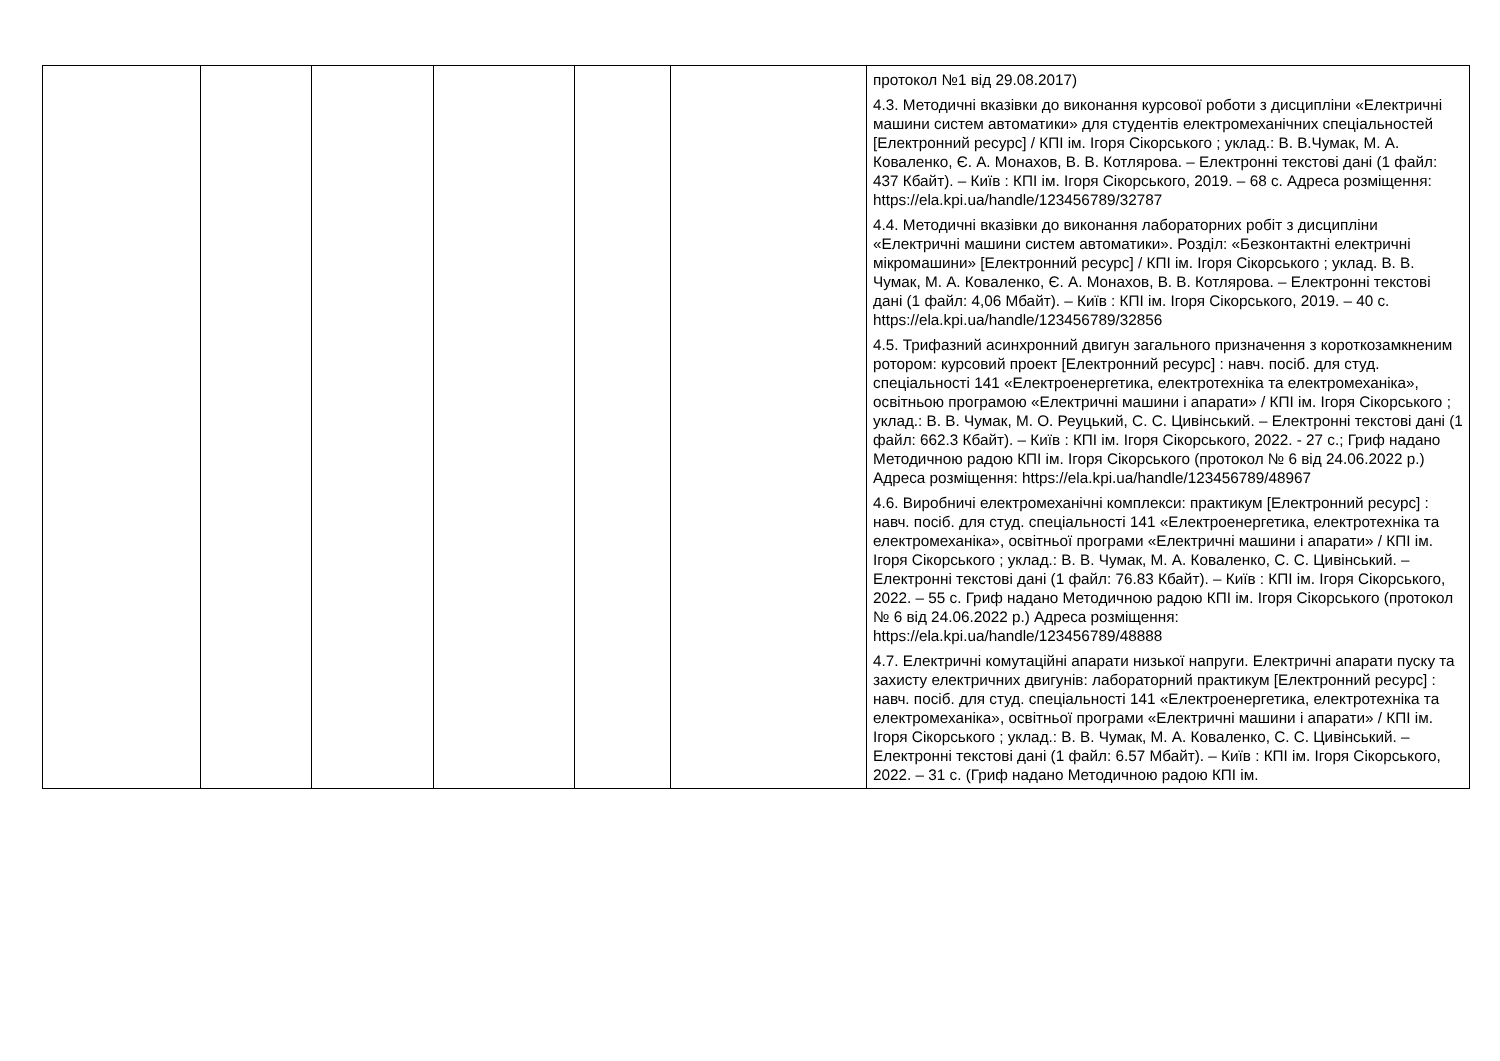| | | | | | | протокол №1 від 29.08.2017) 4.3. Методичні вказівки до виконання курсової роботи з дисципліни «Електричні машини систем автоматики» для студентів електромеханічних спеціальностей [Електронний ресурс] / КПІ ім. Ігоря Сікорського ; уклад.: В. В.Чумак, М. А. Коваленко, Є. А. Монахов, В. В. Котлярова. – Електронні текстові дані (1 файл: 437 Кбайт). – Київ : КПІ ім. Ігоря Сікорського, 2019. – 68 с. Адреса розміщення: https://ela.kpi.ua/handle/123456789/32787 4.4. Методичні вказівки до виконання лабораторних робіт з дисципліни «Електричні машини систем автоматики». Розділ: «Безконтактні електричні мікромашини» [Електронний ресурс] / КПІ ім. Ігоря Сікорського ; уклад. В. В. Чумак, М. А. Коваленко, Є. А. Монахов, В. В. Котлярова. – Електронні текстові дані (1 файл: 4,06 Мбайт). – Київ : КПІ ім. Ігоря Сікорського, 2019. – 40 с. https://ela.kpi.ua/handle/123456789/32856 4.5. Трифазний асинхронний двигун загального призначення з короткозамкненим ротором: курсовий проект [Електронний ресурс] : навч. посіб. для студ. спеціальності 141 «Електроенергетика, електротехніка та електромеханіка», освітньою програмою «Електричні машини і апарати» / КПІ ім. Ігоря Сікорського ; уклад.: В. В. Чумак, М. О. Реуцький, С. С. Цивінський. – Електронні текстові дані (1 файл: 662.3 Кбайт). – Київ : КПІ ім. Ігоря Сікорського, 2022. - 27 с.; Гриф надано Методичною радою КПІ ім. Ігоря Сікорського (протокол № 6 від 24.06.2022 р.) Адреса розміщення: https://ela.kpi.ua/handle/123456789/48967 4.6. Виробничі електромеханічні комплекси: практикум [Електронний ресурс] : навч. посіб. для студ. спеціальності 141 «Електроенергетика, електротехніка та електромеханіка», освітньої програми «Електричні машини і апарати» / КПІ ім. Ігоря Сікорського ; уклад.: В. В. Чумак, М. А. Коваленко, С. С. Цивінський. – Електронні текстові дані (1 файл: 76.83 Кбайт). – Київ : КПІ ім. Ігоря Сікорського, 2022. – 55 с. Гриф надано Методичною радою КПІ ім. Ігоря Сікорського (протокол № 6 від 24.06.2022 р.) Адреса розміщення: https://ela.kpi.ua/handle/123456789/48888 4.7. Електричні комутаційні апарати низької напруги. Електричні апарати пуску та захисту електричних двигунів: лабораторний практикум [Електронний ресурс] : навч. посіб. для студ. спеціальності 141 «Електроенергетика, електротехніка та електромеханіка», освітньої програми «Електричні машини і апарати» / КПІ ім. Ігоря Сікорського ; уклад.: В. В. Чумак, М. А. Коваленко, С. С. Цивінський. – Електронні текстові дані (1 файл: 6.57 Мбайт). – Київ : КПІ ім. Ігоря Сікорського, 2022. – 31 с. (Гриф надано Методичною радою КПІ ім. |